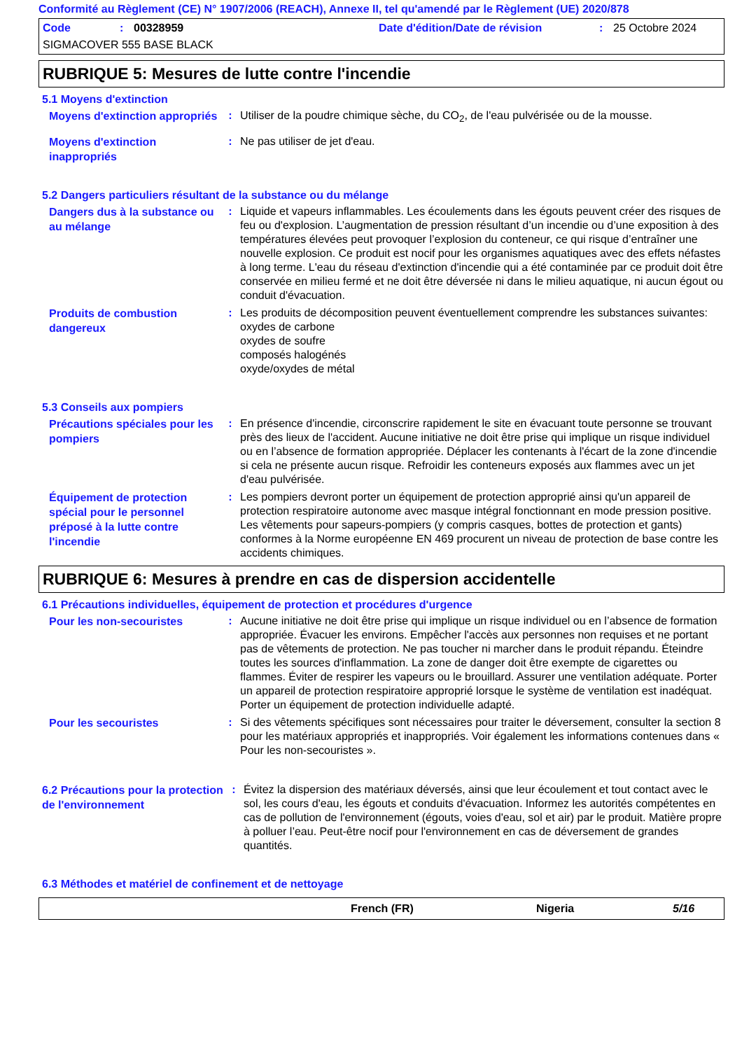Conformité au Règlement (CE) N° 1907/2006 (REACH), Annexe II, tel qu'amendé par le Règlement (UE) 2020/878
Code: 00328959 Date d'édition/Date de révision: 25 Octobre 2024
SIGMACOVER 555 BASE BLACK
RUBRIQUE 5: Mesures de lutte contre l'incendie
5.1 Moyens d'extinction
Moyens d'extinction appropriés
: Utiliser de la poudre chimique sèche, du CO<sub>2</sub>, de l'eau pulvérisée ou de la mousse.
Moyens d'extinction inappropriés
: Ne pas utiliser de jet d'eau.
5.2 Dangers particuliers résultant de la substance ou du mélange
Dangers dus à la substance ou au mélange
: Liquide et vapeurs inflammables. Les écoulements dans les égouts peuvent créer des risques de feu ou d'explosion. L’augmentation de pression résultant d’un incendie ou d’une exposition à des températures élevées peut provoquer l’explosion du conteneur, ce qui risque d’entraîner une nouvelle explosion. Ce produit est nocif pour les organismes aquatiques avec des effets néfastes à long terme. L'eau du réseau d'extinction d'incendie qui a été contaminée par ce produit doit être conservée en milieu fermé et ne doit être déversée ni dans le milieu aquatique, ni aucun égout ou conduit d'évacuation.
Produits de combustion dangereux
: Les produits de décomposition peuvent éventuellement comprendre les substances suivantes:
oxydes de carbone
oxydes de soufre
composés halogénés
oxyde/oxydes de métal
5.3 Conseils aux pompiers
Précautions spéciales pour les pompiers
: En présence d'incendie, circonscrire rapidement le site en évacuant toute personne se trouvant près des lieux de l'accident. Aucune initiative ne doit être prise qui implique un risque individuel ou en l’absence de formation appropriée. Déplacer les contenants à l'écart de la zone d'incendie si cela ne présente aucun risque. Refroidir les conteneurs exposés aux flammes avec un jet d'eau pulvérisée.
Équipement de protection spécial pour le personnel préposé à la lutte contre l'incendie
: Les pompiers devront porter un équipement de protection approprié ainsi qu'un appareil de protection respiratoire autonome avec masque intégral fonctionnant en mode pression positive. Les vêtements pour sapeurs-pompiers (y compris casques, bottes de protection et gants) conformes à la Norme européenne EN 469 procurent un niveau de protection de base contre les accidents chimiques.
RUBRIQUE 6: Mesures à prendre en cas de dispersion accidentelle
6.1 Précautions individuelles, équipement de protection et procédures d'urgence
Pour les non-secouristes
: Aucune initiative ne doit être prise qui implique un risque individuel ou en l’absence de formation appropriée. Évacuer les environs. Empêcher l'accès aux personnes non requises et ne portant pas de vêtements de protection. Ne pas toucher ni marcher dans le produit répandu. Éteindre toutes les sources d'inflammation. La zone de danger doit être exempte de cigarettes ou flammes. Éviter de respirer les vapeurs ou le brouillard. Assurer une ventilation adéquate. Porter un appareil de protection respiratoire approprié lorsque le système de ventilation est inadéquat. Porter un équipement de protection individuelle adapté.
Pour les secouristes
: Si des vêtements spécifiques sont nécessaires pour traiter le déversement, consulter la section 8 pour les matériaux appropriés et inappropriés. Voir également les informations contenues dans « Pour les non-secouristes ».
6.2 Précautions pour la protection de l'environnement
: Évitez la dispersion des matériaux déversés, ainsi que leur écoulement et tout contact avec le sol, les cours d'eau, les égouts et conduits d'évacuation. Informez les autorités compétentes en cas de pollution de l'environnement (égouts, voies d'eau, sol et air) par le produit. Matière propre à polluer l’eau. Peut-être nocif pour l'environnement en cas de déversement de grandes quantités.
6.3 Méthodes et matériel de confinement et de nettoyage
French (FR) Nigeria 5/16